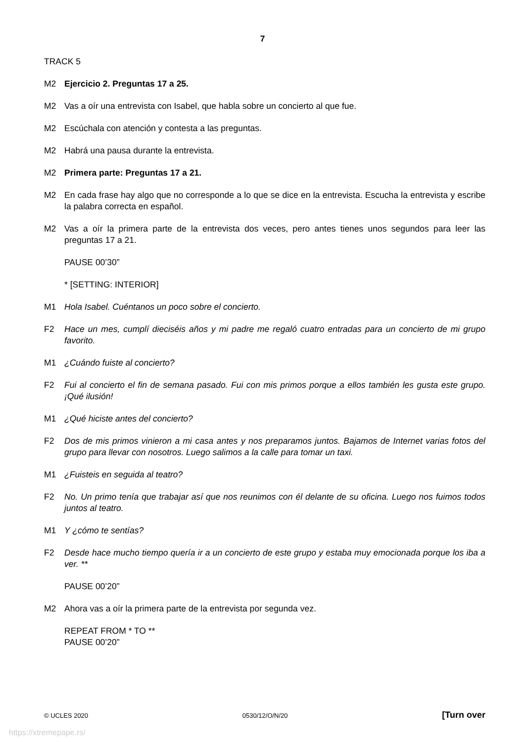7
TRACK 5
M2 Ejercicio 2. Preguntas 17 a 25.
M2 Vas a oír una entrevista con Isabel, que habla sobre un concierto al que fue.
M2 Escúchala con atención y contesta a las preguntas.
M2 Habrá una pausa durante la entrevista.
M2 Primera parte: Preguntas 17 a 21.
M2 En cada frase hay algo que no corresponde a lo que se dice en la entrevista. Escucha la entrevista y escribe la palabra correcta en español.
M2 Vas a oír la primera parte de la entrevista dos veces, pero antes tienes unos segundos para leer las preguntas 17 a 21.
PAUSE 00’30”
* [SETTING: INTERIOR]
M1 Hola Isabel. Cuéntanos un poco sobre el concierto.
F2 Hace un mes, cumplí dieciséis años y mi padre me regaló cuatro entradas para un concierto de mi grupo favorito.
M1 ¿Cuándo fuiste al concierto?
F2 Fui al concierto el fin de semana pasado. Fui con mis primos porque a ellos también les gusta este grupo. ¡Qué ilusión!
M1 ¿Qué hiciste antes del concierto?
F2 Dos de mis primos vinieron a mi casa antes y nos preparamos juntos. Bajamos de Internet varias fotos del grupo para llevar con nosotros. Luego salimos a la calle para tomar un taxi.
M1 ¿Fuisteis en seguida al teatro?
F2 No. Un primo tenía que trabajar así que nos reunimos con él delante de su oficina. Luego nos fuimos todos juntos al teatro.
M1 Y ¿cómo te sentías?
F2 Desde hace mucho tiempo quería ir a un concierto de este grupo y estaba muy emocionada porque los iba a ver. **
PAUSE 00’20”
M2 Ahora vas a oír la primera parte de la entrevista por segunda vez.
REPEAT FROM * TO **
PAUSE 00’20”
© UCLES 2020 0530/12/O/N/20 [Turn over
https://xtremepape.rs/